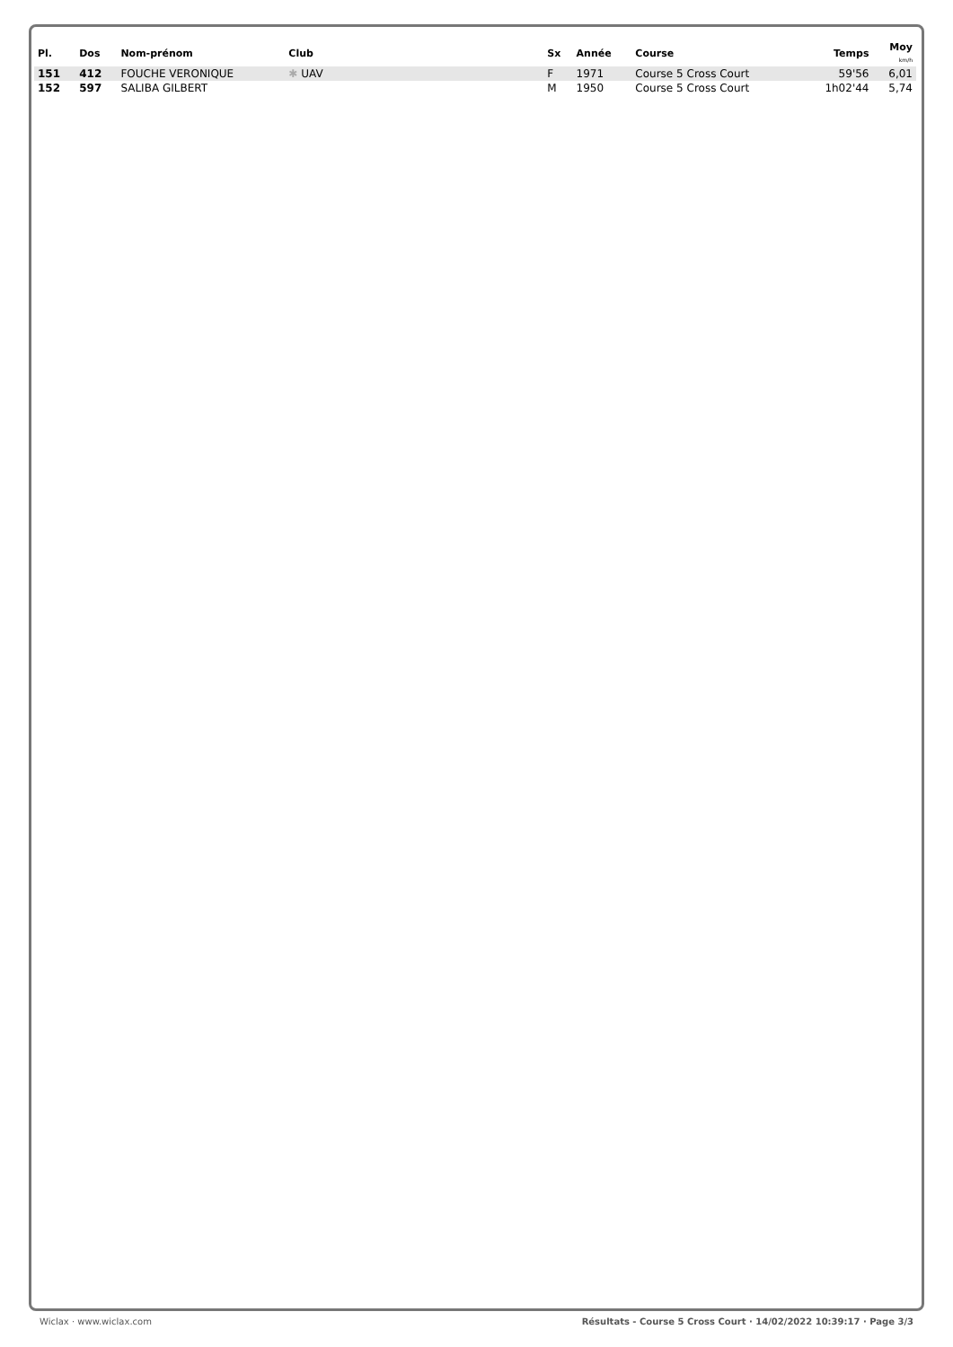| Pl. | Dos | Nom-prénom | Club | Sx | Année | Course | Temps | Moy km/h |
| --- | --- | --- | --- | --- | --- | --- | --- | --- |
| 151 | 412 | FOUCHE VERONIQUE | ✱ UAV | F | 1971 | Course 5 Cross Court | 59'56 | 6,01 |
| 152 | 597 | SALIBA GILBERT | | M | 1950 | Course 5 Cross Court | 1h02'44 | 5,74 |
Wiclax · www.wiclax.com Résultats - Course 5 Cross Court · 14/02/2022 10:39:17 · Page 3/3